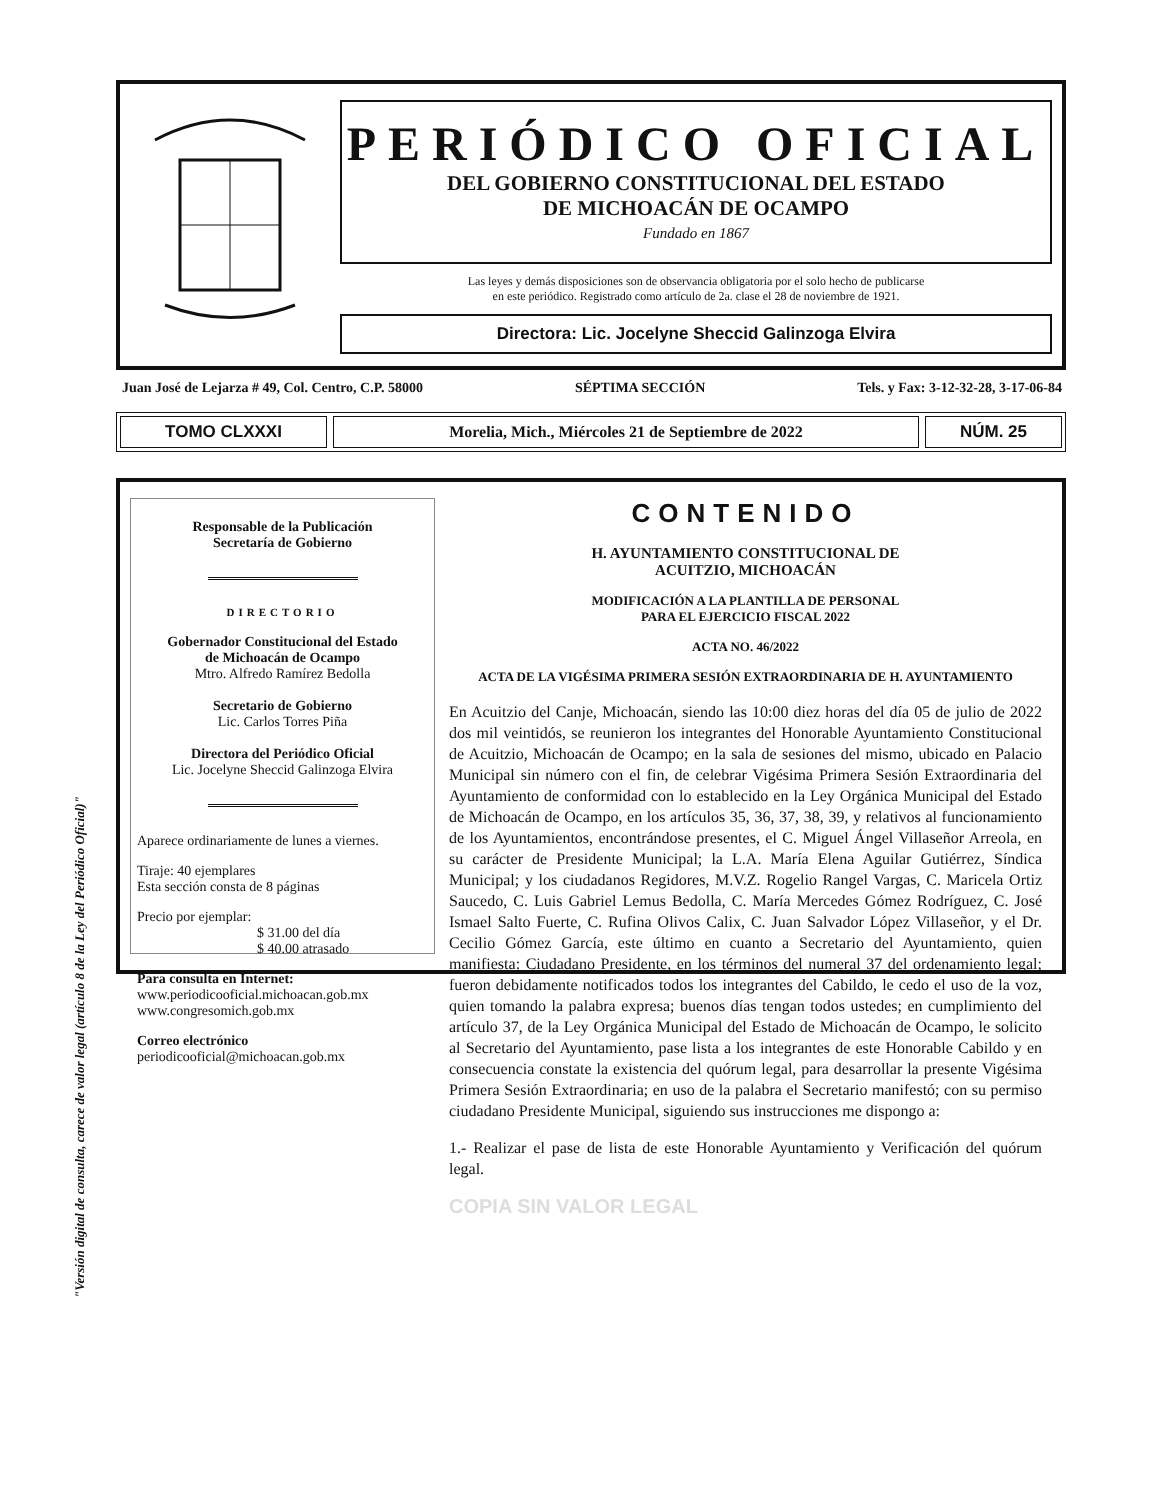"Versión digital de consulta, carece de valor legal (artículo 8 de la Ley del Periódico Oficial)"
PERIÓDICO OFICIAL
DEL GOBIERNO CONSTITUCIONAL DEL ESTADO
DE MICHOACÁN DE OCAMPO
Fundado en 1867
Las leyes y demás disposiciones son de observancia obligatoria por el solo hecho de publicarse
en este periódico. Registrado como artículo de 2a. clase el 28 de noviembre de 1921.
Directora: Lic. Jocelyne Sheccid Galinzoga Elvira
Juan José de Lejarza # 49, Col. Centro, C.P. 58000 SÉPTIMA SECCIÓN Tels. y Fax: 3-12-32-28, 3-17-06-84
TOMO CLXXXI
Morelia, Mich., Miércoles 21 de Septiembre de 2022
NÚM. 25
Responsable de la Publicación
Secretaría de Gobierno
DIRECTORIO
Gobernador Constitucional del Estado
de Michoacán de Ocampo
Mtro. Alfredo Ramírez Bedolla
Secretario de Gobierno
Lic. Carlos Torres Piña
Directora del Periódico Oficial
Lic. Jocelyne Sheccid Galinzoga Elvira
Aparece ordinariamente de lunes a viernes.
Tiraje: 40 ejemplares
Esta sección consta de 8 páginas
Precio por ejemplar:
$ 31.00 del día
$ 40.00 atrasado
Para consulta en Internet:
www.periodicooficial.michoacan.gob.mx
www.congresomich.gob.mx
Correo electrónico
periodicooficial@michoacan.gob.mx
CONTENIDO
H. AYUNTAMIENTO CONSTITUCIONAL DE
ACUITZIO, MICHOACÁN
MODIFICACIÓN A LA PLANTILLA DE PERSONAL
PARA EL EJERCICIO FISCAL 2022
ACTA NO. 46/2022
ACTA DE LA VIGÉSIMA PRIMERA SESIÓN EXTRAORDINARIA DE H. AYUNTAMIENTO
En Acuitzio del Canje, Michoacán, siendo las 10:00 diez horas del día 05 de julio de 2022 dos mil veintidós, se reunieron los integrantes del Honorable Ayuntamiento Constitucional de Acuitzio, Michoacán de Ocampo; en la sala de sesiones del mismo, ubicado en Palacio Municipal sin número con el fin, de celebrar Vigésima Primera Sesión Extraordinaria del Ayuntamiento de conformidad con lo establecido en la Ley Orgánica Municipal del Estado de Michoacán de Ocampo, en los artículos 35, 36, 37, 38, 39, y relativos al funcionamiento de los Ayuntamientos, encontrándose presentes, el C. Miguel Ángel Villaseñor Arreola, en su carácter de Presidente Municipal; la L.A. María Elena Aguilar Gutiérrez, Síndica Municipal; y los ciudadanos Regidores, M.V.Z. Rogelio Rangel Vargas, C. Maricela Ortiz Saucedo, C. Luis Gabriel Lemus Bedolla, C. María Mercedes Gómez Rodríguez, C. José Ismael Salto Fuerte, C. Rufina Olivos Calix, C. Juan Salvador López Villaseñor, y el Dr. Cecilio Gómez García, este último en cuanto a Secretario del Ayuntamiento, quien manifiesta: Ciudadano Presidente, en los términos del numeral 37 del ordenamiento legal; fueron debidamente notificados todos los integrantes del Cabildo, le cedo el uso de la voz, quien tomando la palabra expresa; buenos días tengan todos ustedes; en cumplimiento del artículo 37, de la Ley Orgánica Municipal del Estado de Michoacán de Ocampo, le solicito al Secretario del Ayuntamiento, pase lista a los integrantes de este Honorable Cabildo y en consecuencia constate la existencia del quórum legal, para desarrollar la presente Vigésima Primera Sesión Extraordinaria; en uso de la palabra el Secretario manifestó; con su permiso ciudadano Presidente Municipal, siguiendo sus instrucciones me dispongo a:
1.- Realizar el pase de lista de este Honorable Ayuntamiento y Verificación del quórum legal.
COPIA SIN VALOR LEGAL